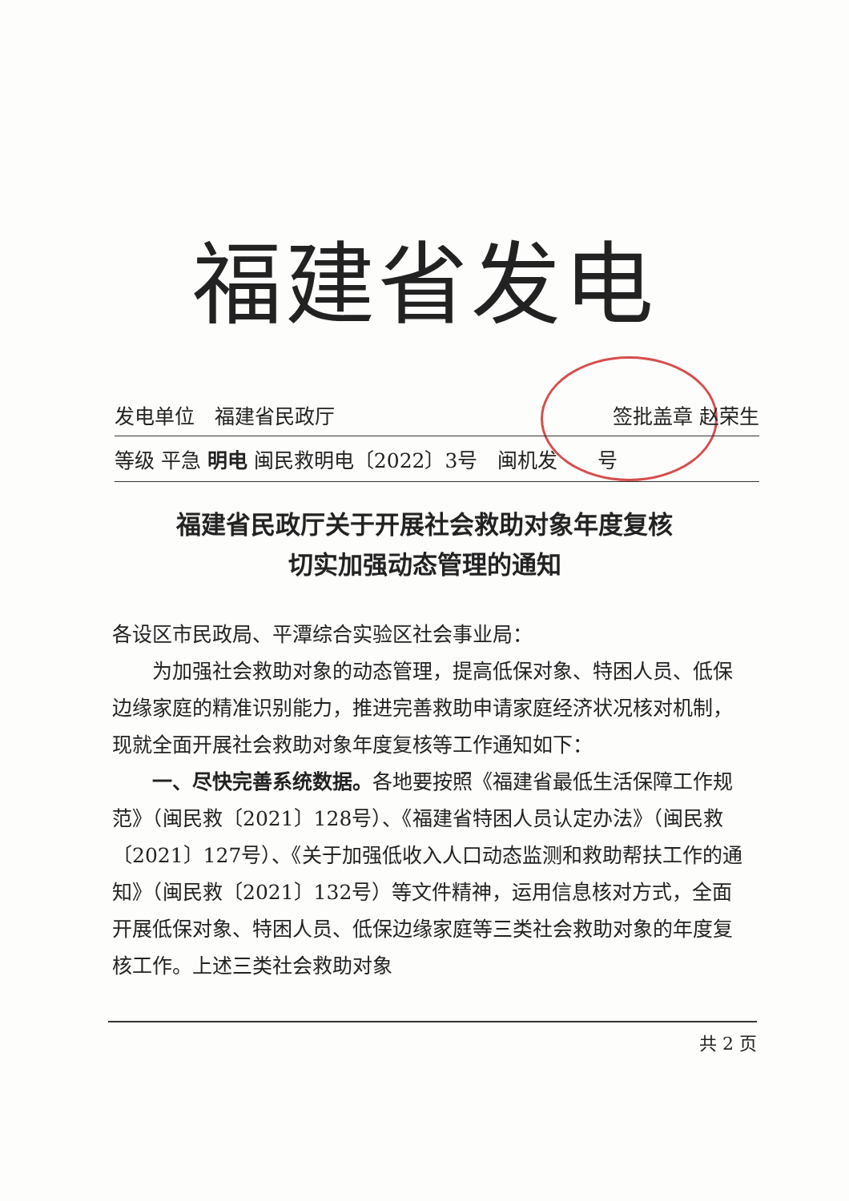福建省发电
发电单位　福建省民政厅 签批盖章 赵荣生
等级 平急 明电 闽民救明电〔2022〕3号　闽机发　　号
福建省民政厅关于开展社会救助对象年度复核
切实加强动态管理的通知
各设区市民政局、平潭综合实验区社会事业局：
为加强社会救助对象的动态管理，提高低保对象、特困人员、低保边缘家庭的精准识别能力，推进完善救助申请家庭经济状况核对机制，现就全面开展社会救助对象年度复核等工作通知如下：
一、尽快完善系统数据。各地要按照《福建省最低生活保障工作规范》（闽民救〔2021〕128号）、《福建省特困人员认定办法》（闽民救〔2021〕127号）、《关于加强低收入人口动态监测和救助帮扶工作的通知》（闽民救〔2021〕132号）等文件精神，运用信息核对方式，全面开展低保对象、特困人员、低保边缘家庭等三类社会救助对象的年度复核工作。上述三类社会救助对象
共 2 页